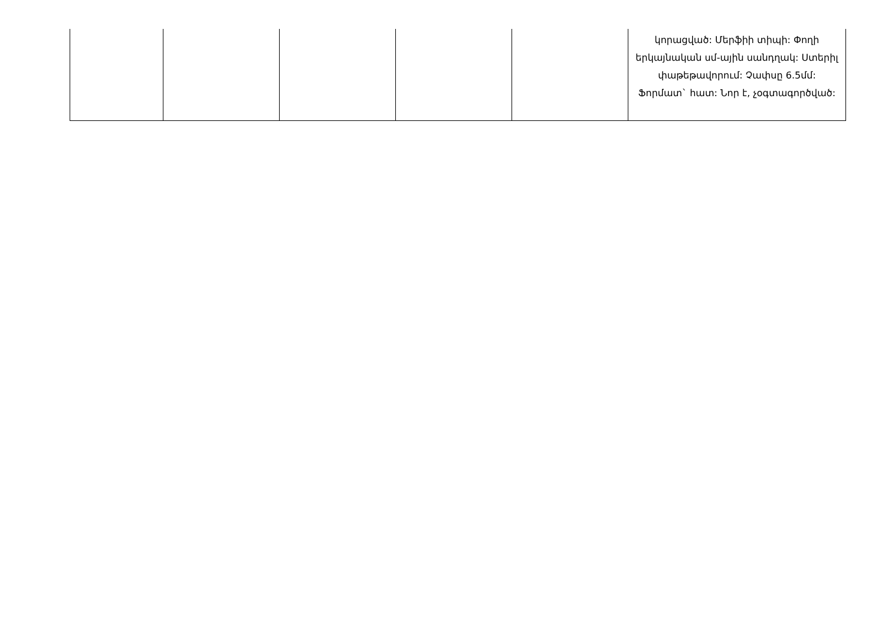| | | | | | կորացված: Մերֆիի տիպի: Փողի երկայնական սմ-ային սանդղակ: Ստերիլ փաթեթավորում: Չափսը 6.5մմ: Ֆորմատ` հատ: Նոր է, չօգտագործված: |